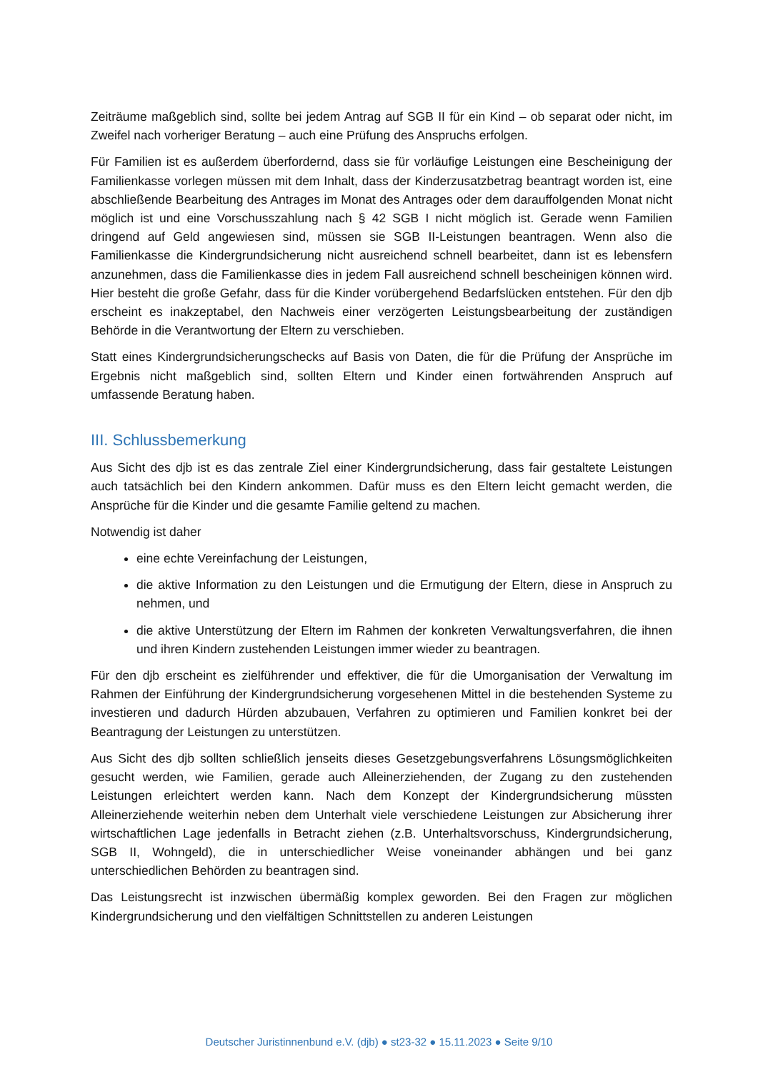Zeiträume maßgeblich sind, sollte bei jedem Antrag auf SGB II für ein Kind – ob separat oder nicht, im Zweifel nach vorheriger Beratung – auch eine Prüfung des Anspruchs erfolgen.
Für Familien ist es außerdem überfordernd, dass sie für vorläufige Leistungen eine Bescheinigung der Familienkasse vorlegen müssen mit dem Inhalt, dass der Kinderzusatzbetrag beantragt worden ist, eine abschließende Bearbeitung des Antrages im Monat des Antrages oder dem darauffolgenden Monat nicht möglich ist und eine Vorschusszahlung nach § 42 SGB I nicht möglich ist. Gerade wenn Familien dringend auf Geld angewiesen sind, müssen sie SGB II-Leistungen beantragen. Wenn also die Familienkasse die Kindergrundsicherung nicht ausreichend schnell bearbeitet, dann ist es lebensfern anzunehmen, dass die Familienkasse dies in jedem Fall ausreichend schnell bescheinigen können wird. Hier besteht die große Gefahr, dass für die Kinder vorübergehend Bedarfslücken entstehen. Für den djb erscheint es inakzeptabel, den Nachweis einer verzögerten Leistungsbearbeitung der zuständigen Behörde in die Verantwortung der Eltern zu verschieben.
Statt eines Kindergrundsicherungschecks auf Basis von Daten, die für die Prüfung der Ansprüche im Ergebnis nicht maßgeblich sind, sollten Eltern und Kinder einen fortwährenden Anspruch auf umfassende Beratung haben.
III. Schlussbemerkung
Aus Sicht des djb ist es das zentrale Ziel einer Kindergrundsicherung, dass fair gestaltete Leistungen auch tatsächlich bei den Kindern ankommen. Dafür muss es den Eltern leicht gemacht werden, die Ansprüche für die Kinder und die gesamte Familie geltend zu machen.
Notwendig ist daher
eine echte Vereinfachung der Leistungen,
die aktive Information zu den Leistungen und die Ermutigung der Eltern, diese in Anspruch zu nehmen, und
die aktive Unterstützung der Eltern im Rahmen der konkreten Verwaltungsverfahren, die ihnen und ihren Kindern zustehenden Leistungen immer wieder zu beantragen.
Für den djb erscheint es zielführender und effektiver, die für die Umorganisation der Verwaltung im Rahmen der Einführung der Kindergrundsicherung vorgesehenen Mittel in die bestehenden Systeme zu investieren und dadurch Hürden abzubauen, Verfahren zu optimieren und Familien konkret bei der Beantragung der Leistungen zu unterstützen.
Aus Sicht des djb sollten schließlich jenseits dieses Gesetzgebungsverfahrens Lösungsmöglichkeiten gesucht werden, wie Familien, gerade auch Alleinerziehenden, der Zugang zu den zustehenden Leistungen erleichtert werden kann. Nach dem Konzept der Kindergrundsicherung müssten Alleinerziehende weiterhin neben dem Unterhalt viele verschiedene Leistungen zur Absicherung ihrer wirtschaftlichen Lage jedenfalls in Betracht ziehen (z.B. Unterhaltsvorschuss, Kindergrundsicherung, SGB II, Wohngeld), die in unterschiedlicher Weise voneinander abhängen und bei ganz unterschiedlichen Behörden zu beantragen sind.
Das Leistungsrecht ist inzwischen übermäßig komplex geworden. Bei den Fragen zur möglichen Kindergrundsicherung und den vielfältigen Schnittstellen zu anderen Leistungen
Deutscher Juristinnenbund e.V. (djb) ● st23-32 ● 15.11.2023 ● Seite 9/10